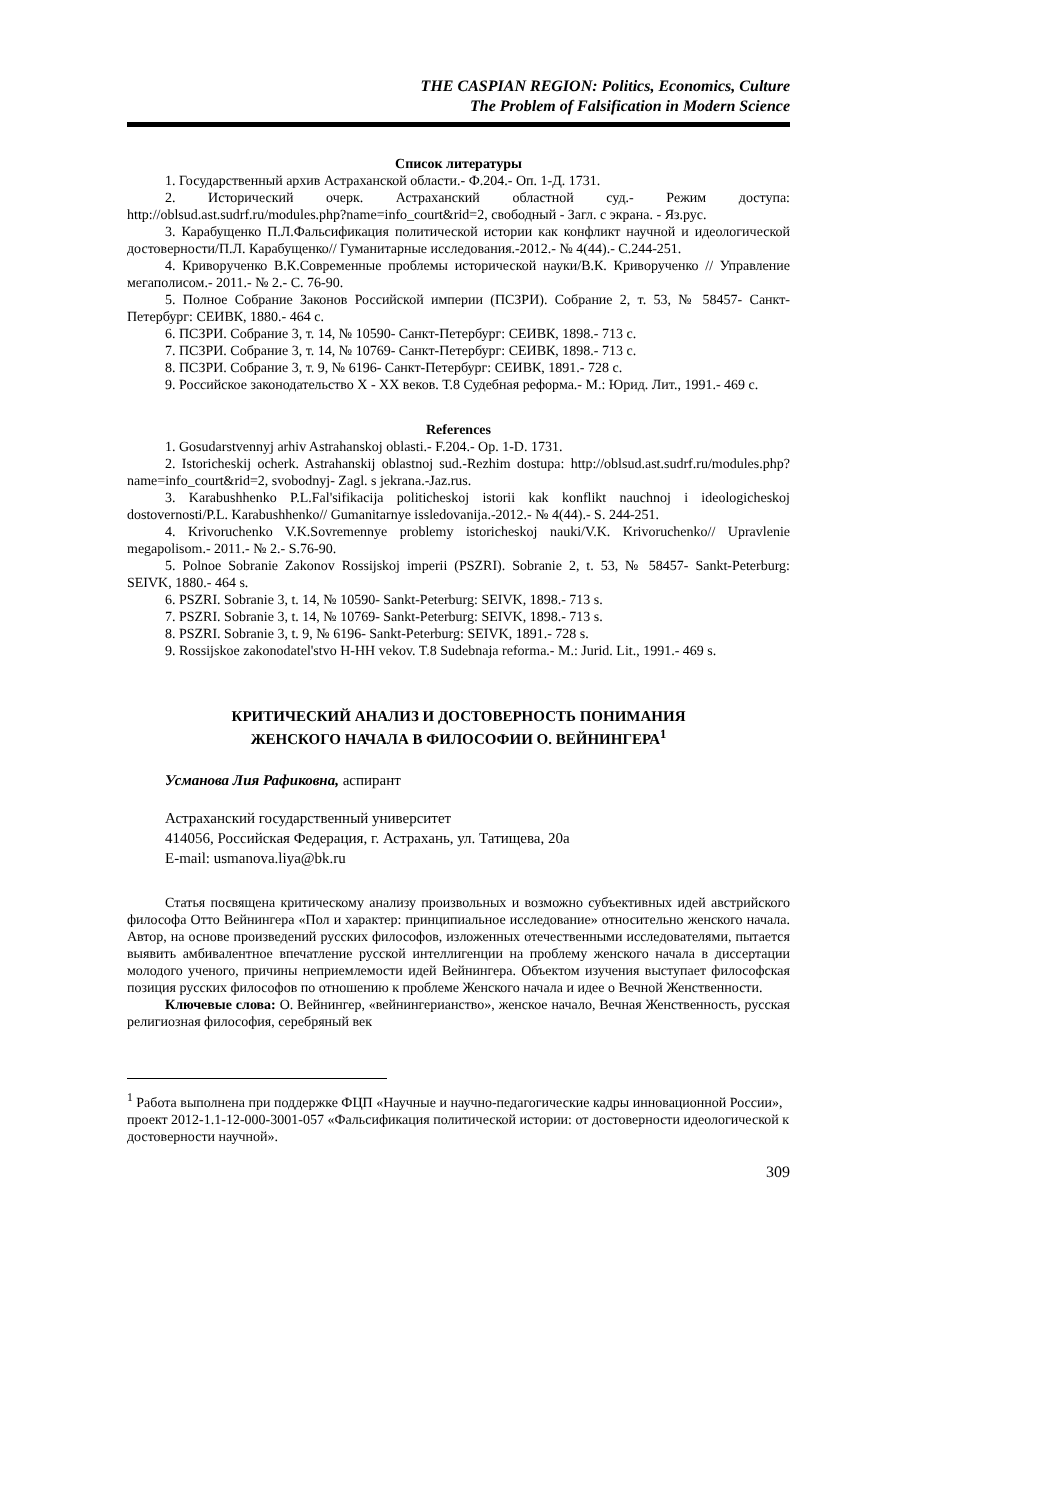THE CASPIAN REGION: Politics, Economics, Culture
The Problem of Falsification in Modern Science
Список литературы
1. Государственный архив Астраханской области.- Ф.204.- Оп. 1-Д. 1731.
2. Исторический очерк. Астраханский областной суд.- Режим доступа: http://oblsud.ast.sudrf.ru/modules.php?name=info_court&rid=2, свободный - Загл. с экрана. - Яз.рус.
3. Карабущенко П.Л.Фальсификация политической истории как конфликт научной и идеологической достоверности/П.Л. Карабущенко// Гуманитарные исследования.-2012.- № 4(44).- С.244-251.
4. Криворученко В.К.Современные проблемы исторической науки/В.К. Криворученко // Управление мегаполисом.- 2011.- № 2.- С. 76-90.
5. Полное Собрание Законов Российской империи (ПСЗРИ). Собрание 2, т. 53, № 58457- Санкт-Петербург: СЕИВК, 1880.- 464 с.
6. ПСЗРИ. Собрание 3, т. 14, № 10590- Санкт-Петербург: СЕИВК, 1898.- 713 с.
7. ПСЗРИ. Собрание 3, т. 14, № 10769- Санкт-Петербург: СЕИВК, 1898.- 713 с.
8. ПСЗРИ. Собрание 3, т. 9, № 6196- Санкт-Петербург: СЕИВК, 1891.- 728 с.
9. Российское законодательство X - XX веков. Т.8 Судебная реформа.- М.: Юрид. Лит., 1991.- 469 с.
References
1. Gosudarstvennyj arhiv Astrahanskoj oblasti.- F.204.- Op. 1-D. 1731.
2. Istoricheskij ocherk. Astrahanskij oblastnoj sud.-Rezhim dostupa: http://oblsud.ast.sudrf.ru/modules.php?name=info_court&rid=2, svobodnyj- Zagl. s jekrana.-Jaz.rus.
3. Karabushhenko P.L.Fal'sifikacija politicheskoj istorii kak konflikt nauchnoj i ideologicheskoj dostovernosti/P.L. Karabushhenko// Gumanitarnye issledovanija.-2012.- № 4(44).- S. 244-251.
4. Krivoruchenko V.K.Sovremennye problemy istoricheskoj nauki/V.K. Krivoruchenko// Upravlenie megapolisom.- 2011.- № 2.- S.76-90.
5. Polnoe Sobranie Zakonov Rossijskoj imperii (PSZRI). Sobranie 2, t. 53, № 58457- Sankt-Peterburg: SEIVK, 1880.- 464 s.
6. PSZRI. Sobranie 3, t. 14, № 10590- Sankt-Peterburg: SEIVK, 1898.- 713 s.
7. PSZRI. Sobranie 3, t. 14, № 10769- Sankt-Peterburg: SEIVK, 1898.- 713 s.
8. PSZRI. Sobranie 3, t. 9, № 6196- Sankt-Peterburg: SEIVK, 1891.- 728 s.
9. Rossijskoe zakonodatel'stvo H-HH vekov. T.8 Sudebnaja reforma.- M.: Jurid. Lit., 1991.- 469 s.
КРИТИЧЕСКИЙ АНАЛИЗ И ДОСТОВЕРНОСТЬ ПОНИМАНИЯ
ЖЕНСКОГО НАЧАЛА В ФИЛОСОФИИ О. ВЕЙНИНГЕРА<sup>1</sup>
Усманова Лия Рафиковна, аспирант
Астраханский государственный университет
414056, Российская Федерация, г. Астрахань, ул. Татищева, 20а
E-mail: usmanova.liya@bk.ru
Статья посвящена критическому анализу произвольных и возможно субъективных идей австрийского философа Отто Вейнингера «Пол и характер: принципиальное исследование» относительно женского начала. Автор, на основе произведений русских философов, изложенных отечественными исследователями, пытается выявить амбивалентное впечатление русской интеллигенции на проблему женского начала в диссертации молодого ученого, причины неприемлемости идей Вейнингера. Объектом изучения выступает философская позиция русских философов по отношению к проблеме Женского начала и идее о Вечной Женственности.
Ключевые слова: О. Вейнингер, «вейнингерианство», женское начало, Вечная Женственность, русская религиозная философия, серебряный век
<sup>1</sup> Работа выполнена при поддержке ФЦП «Научные и научно-педагогические кадры инновационной России», проект 2012-1.1-12-000-3001-057 «Фальсификация политической истории: от достоверности идеологической к достоверности научной».
309